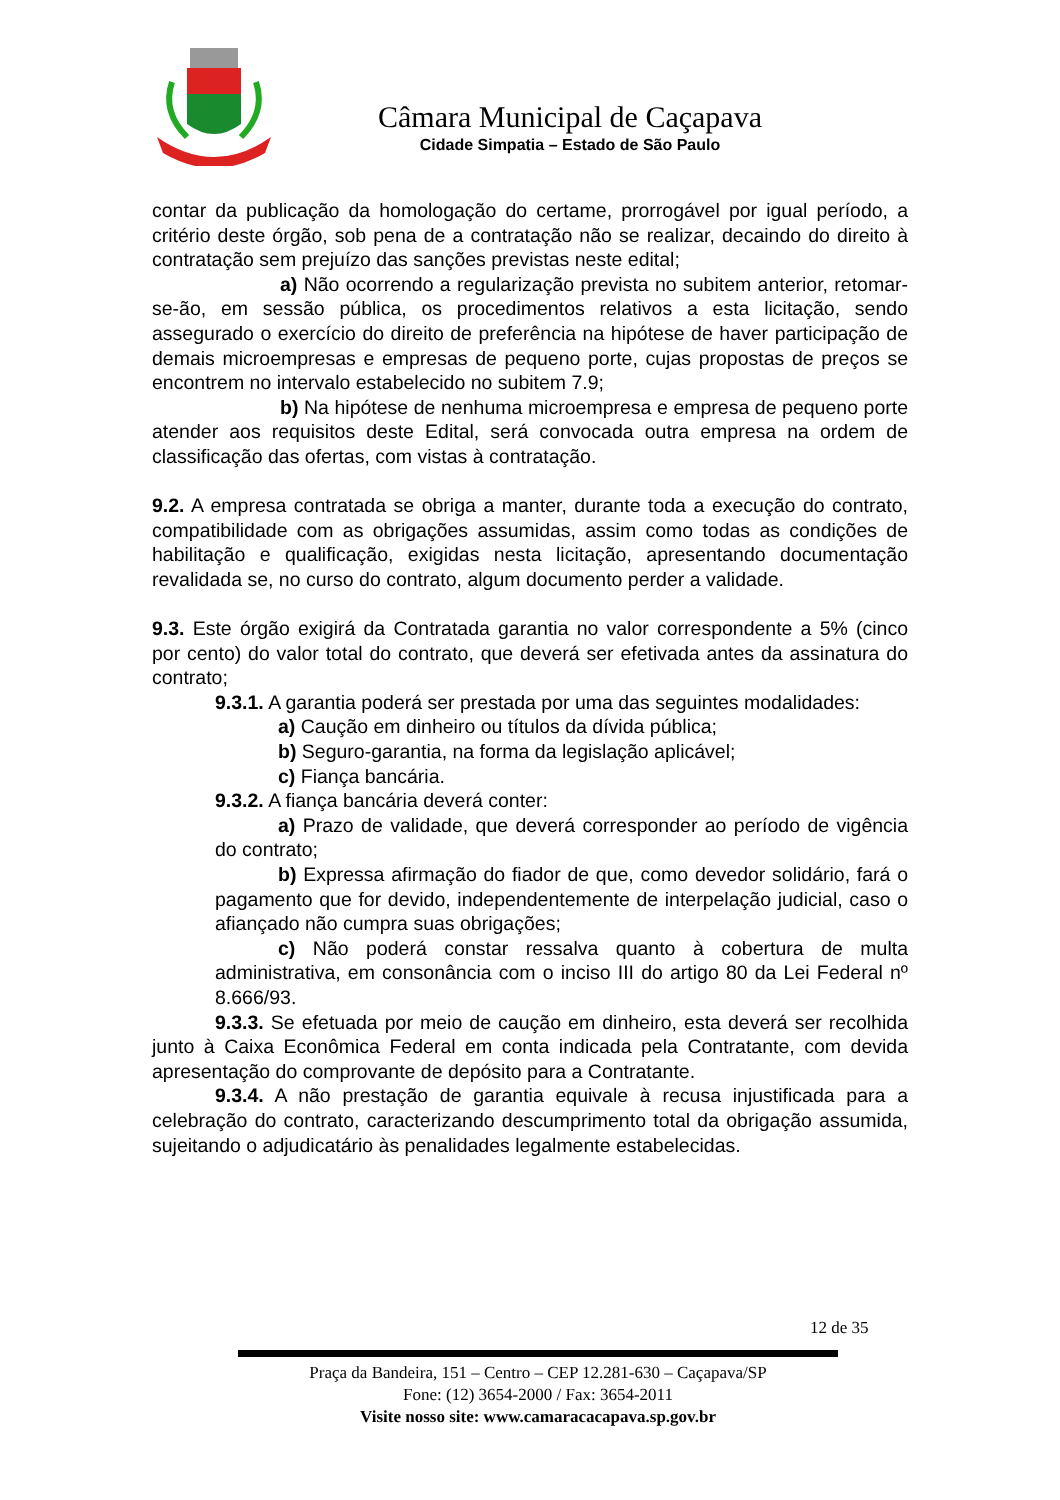Câmara Municipal de Caçapava
Cidade Simpatia – Estado de São Paulo
contar da publicação da homologação do certame, prorrogável por igual período, a critério deste órgão, sob pena de a contratação não se realizar, decaindo do direito à contratação sem prejuízo das sanções previstas neste edital;
a) Não ocorrendo a regularização prevista no subitem anterior, retomar-se-ão, em sessão pública, os procedimentos relativos a esta licitação, sendo assegurado o exercício do direito de preferência na hipótese de haver participação de demais microempresas e empresas de pequeno porte, cujas propostas de preços se encontrem no intervalo estabelecido no subitem 7.9;
b) Na hipótese de nenhuma microempresa e empresa de pequeno porte atender aos requisitos deste Edital, será convocada outra empresa na ordem de classificação das ofertas, com vistas à contratação.
9.2. A empresa contratada se obriga a manter, durante toda a execução do contrato, compatibilidade com as obrigações assumidas, assim como todas as condições de habilitação e qualificação, exigidas nesta licitação, apresentando documentação revalidada se, no curso do contrato, algum documento perder a validade.
9.3. Este órgão exigirá da Contratada garantia no valor correspondente a 5% (cinco por cento) do valor total do contrato, que deverá ser efetivada antes da assinatura do contrato;
9.3.1. A garantia poderá ser prestada por uma das seguintes modalidades:
a) Caução em dinheiro ou títulos da dívida pública;
b) Seguro-garantia, na forma da legislação aplicável;
c) Fiança bancária.
9.3.2. A fiança bancária deverá conter:
a) Prazo de validade, que deverá corresponder ao período de vigência do contrato;
b) Expressa afirmação do fiador de que, como devedor solidário, fará o pagamento que for devido, independentemente de interpelação judicial, caso o afiançado não cumpra suas obrigações;
c) Não poderá constar ressalva quanto à cobertura de multa administrativa, em consonância com o inciso III do artigo 80 da Lei Federal nº 8.666/93.
9.3.3. Se efetuada por meio de caução em dinheiro, esta deverá ser recolhida junto à Caixa Econômica Federal em conta indicada pela Contratante, com devida apresentação do comprovante de depósito para a Contratante.
9.3.4. A não prestação de garantia equivale à recusa injustificada para a celebração do contrato, caracterizando descumprimento total da obrigação assumida, sujeitando o adjudicatário às penalidades legalmente estabelecidas.
12 de 35
Praça da Bandeira, 151 – Centro – CEP 12.281-630 – Caçapava/SP
Fone: (12) 3654-2000 / Fax: 3654-2011
Visite nosso site: www.camaracacapava.sp.gov.br